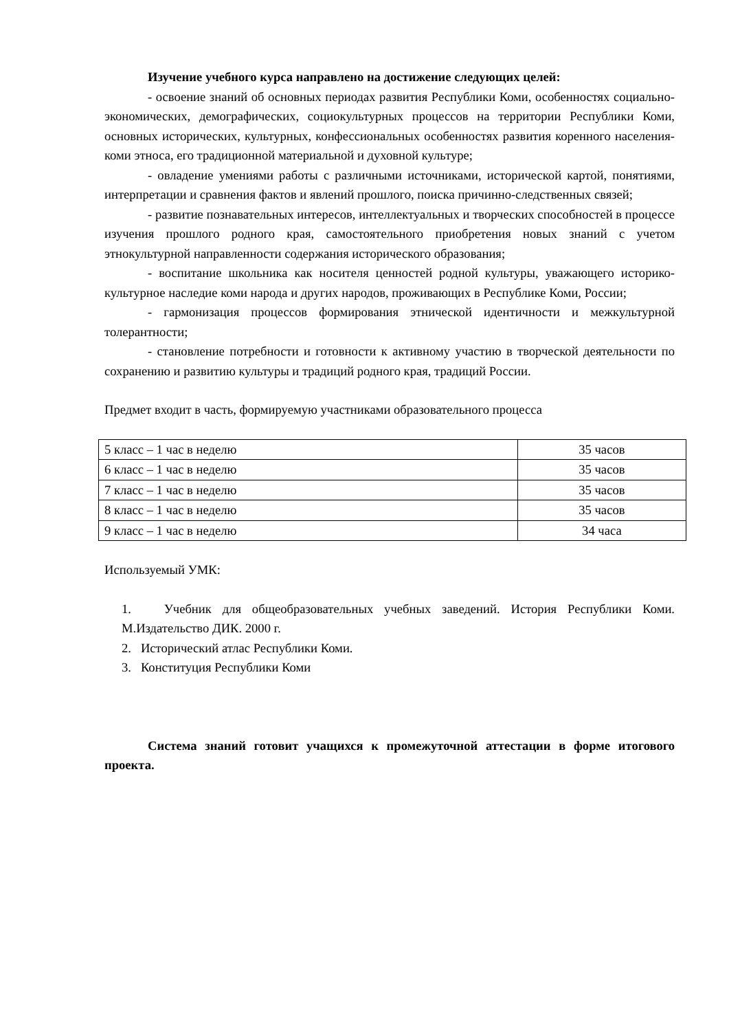Изучение учебного курса направлено на достижение следующих целей:
- освоение знаний об основных периодах развития Республики Коми, особенностях социально-экономических, демографических, социокультурных процессов на территории Республики Коми, основных исторических, культурных, конфессиональных особенностях развития коренного населения-коми этноса, его традиционной материальной и духовной культуре;
- овладение умениями работы с различными источниками, исторической картой, понятиями, интерпретации и сравнения фактов и явлений прошлого, поиска причинно-следственных связей;
- развитие познавательных интересов, интеллектуальных и творческих способностей в процессе изучения прошлого родного края, самостоятельного приобретения новых знаний с учетом этнокультурной направленности содержания исторического образования;
- воспитание школьника как носителя ценностей родной культуры, уважающего историко-культурное наследие коми народа и других народов, проживающих в Республике Коми, России;
- гармонизация процессов формирования этнической идентичности и межкультурной толерантности;
- становление потребности и готовности к активному участию в творческой деятельности по сохранению и развитию культуры и традиций родного края, традиций России.
Предмет входит в часть, формируемую участниками образовательного процесса
| 5 класс – 1 час в неделю | 35 часов |
| 6 класс – 1 час в неделю | 35 часов |
| 7 класс – 1 час в неделю | 35 часов |
| 8 класс – 1 час в неделю | 35 часов |
| 9 класс – 1 час в неделю | 34 часа |
Используемый УМК:
1. Учебник для общеобразовательных учебных заведений. История Республики Коми. М.Издательство ДИК. 2000 г.
2. Исторический атлас Республики Коми.
3. Конституция Республики Коми
Система знаний готовит учащихся к промежуточной аттестации в форме итогового проекта.